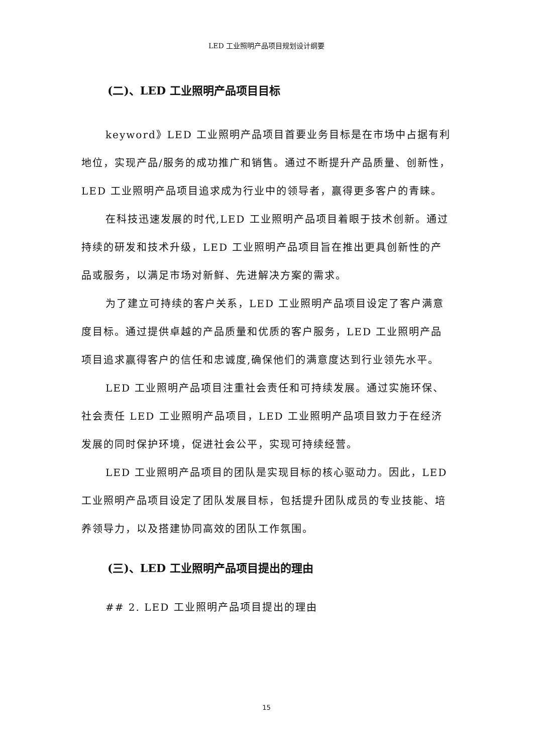LED 工业照明产品项目规划设计纲要
(二)、LED 工业照明产品项目目标
keyword》LED 工业照明产品项目首要业务目标是在市场中占据有利地位，实现产品/服务的成功推广和销售。通过不断提升产品质量、创新性，LED 工业照明产品项目追求成为行业中的领导者，赢得更多客户的青睐。
在科技迅速发展的时代,LED 工业照明产品项目着眼于技术创新。通过持续的研发和技术升级，LED 工业照明产品项目旨在推出更具创新性的产品或服务，以满足市场对新鲜、先进解决方案的需求。
为了建立可持续的客户关系，LED 工业照明产品项目设定了客户满意度目标。通过提供卓越的产品质量和优质的客户服务，LED 工业照明产品项目追求赢得客户的信任和忠诚度,确保他们的满意度达到行业领先水平。
LED 工业照明产品项目注重社会责任和可持续发展。通过实施环保、社会责任 LED 工业照明产品项目，LED 工业照明产品项目致力于在经济发展的同时保护环境，促进社会公平，实现可持续经营。
LED 工业照明产品项目的团队是实现目标的核心驱动力。因此，LED 工业照明产品项目设定了团队发展目标，包括提升团队成员的专业技能、培养领导力，以及搭建协同高效的团队工作氛围。
(三)、LED 工业照明产品项目提出的理由
## 2. LED 工业照明产品项目提出的理由
15